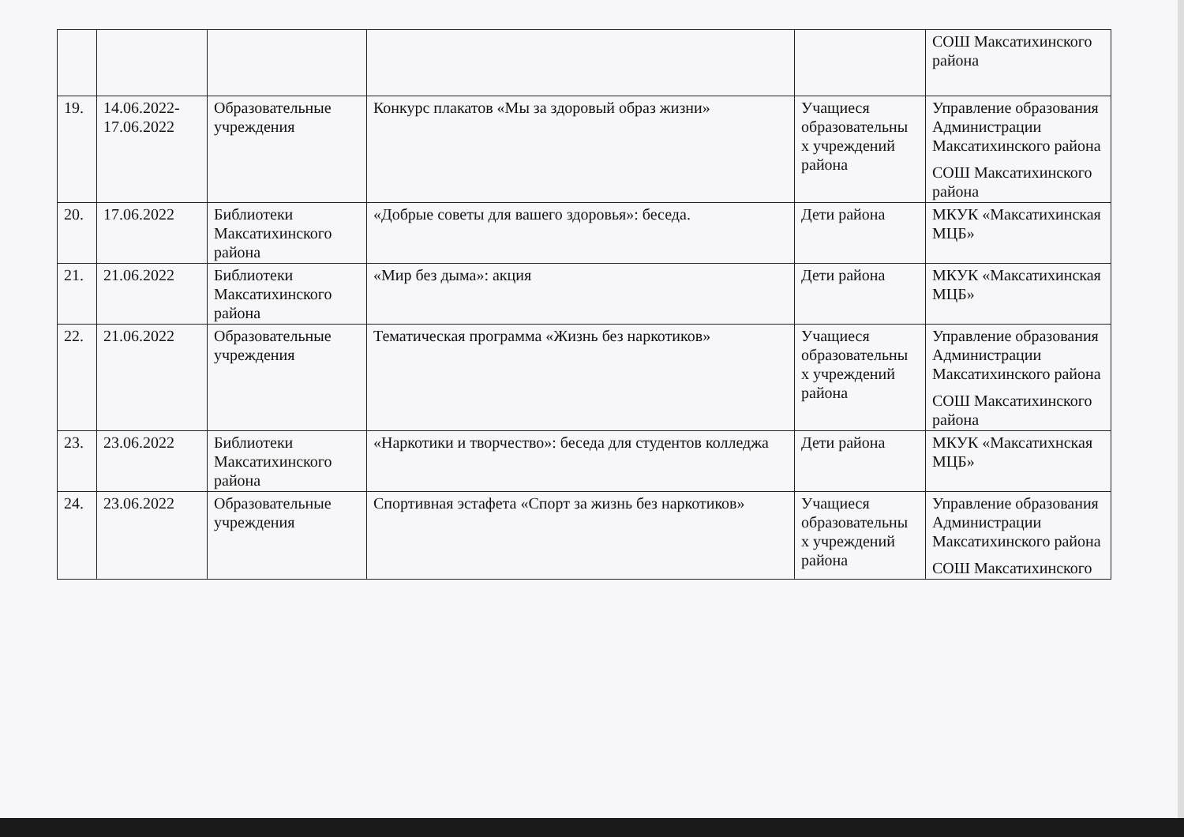| | | | | | СОШ Максатихинского района |
| 19. | 14.06.2022-17.06.2022 | Образовательные учреждения | Конкурс плакатов «Мы за здоровый образ жизни» | Учащиеся образовательны х учреждений района | Управление образования Администрации Максатихинского района СОШ Максатихинского района |
| 20. | 17.06.2022 | Библиотеки Максатихинского района | «Добрые советы для вашего здоровья»: беседа. | Дети района | МКУК «Максатихинская МЦБ» |
| 21. | 21.06.2022 | Библиотеки Максатихинского района | «Мир без дыма»: акция | Дети района | МКУК «Максатихинская МЦБ» |
| 22. | 21.06.2022 | Образовательные учреждения | Тематическая программа «Жизнь без наркотиков» | Учащиеся образовательны х учреждений района | Управление образования Администрации Максатихинского района СОШ Максатихинского района |
| 23. | 23.06.2022 | Библиотеки Максатихинского района | «Наркотики и творчество»: беседа для студентов колледжа | Дети района | МКУК «Максатихнская МЦБ» |
| 24. | 23.06.2022 | Образовательные учреждения | Спортивная эстафета «Спорт за жизнь без наркотиков» | Учащиеся образовательны х учреждений района | Управление образования Администрации Максатихинского района СОШ Максатихинского |